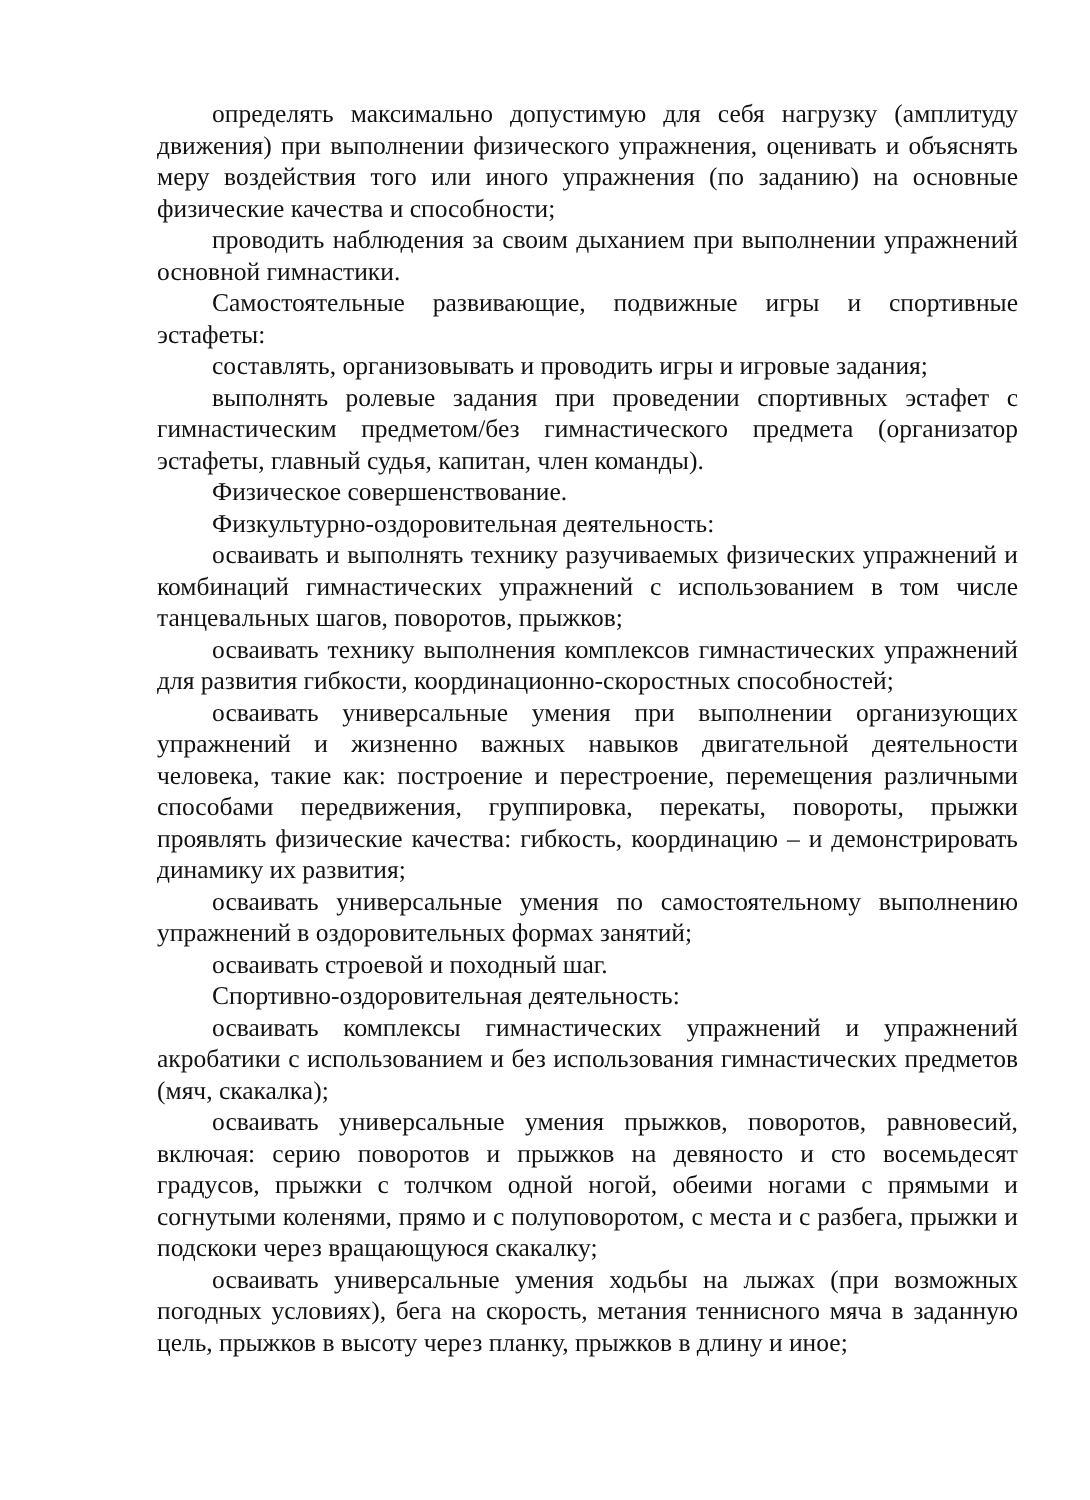определять максимально допустимую для себя нагрузку (амплитуду движения) при выполнении физического упражнения, оценивать и объяснять меру воздействия того или иного упражнения (по заданию) на основные физические качества и способности;
проводить наблюдения за своим дыханием при выполнении упражнений основной гимнастики.
Самостоятельные развивающие, подвижные игры и спортивные эстафеты:
составлять, организовывать и проводить игры и игровые задания;
выполнять ролевые задания при проведении спортивных эстафет с гимнастическим предметом/без гимнастического предмета (организатор эстафеты, главный судья, капитан, член команды).
Физическое совершенствование.
Физкультурно-оздоровительная деятельность:
осваивать и выполнять технику разучиваемых физических упражнений и комбинаций гимнастических упражнений с использованием в том числе танцевальных шагов, поворотов, прыжков;
осваивать технику выполнения комплексов гимнастических упражнений для развития гибкости, координационно-скоростных способностей;
осваивать универсальные умения при выполнении организующих упражнений и жизненно важных навыков двигательной деятельности человека, такие как: построение и перестроение, перемещения различными способами передвижения, группировка, перекаты, повороты, прыжки проявлять физические качества: гибкость, координацию – и демонстрировать динамику их развития;
осваивать универсальные умения по самостоятельному выполнению упражнений в оздоровительных формах занятий;
осваивать строевой и походный шаг.
Спортивно-оздоровительная деятельность:
осваивать комплексы гимнастических упражнений и упражнений акробатики с использованием и без использования гимнастических предметов (мяч, скакалка);
осваивать универсальные умения прыжков, поворотов, равновесий, включая: серию поворотов и прыжков на девяносто и сто восемьдесят градусов, прыжки с толчком одной ногой, обеими ногами с прямыми и согнутыми коленями, прямо и с полуповоротом, с места и с разбега, прыжки и подскоки через вращающуюся скакалку;
осваивать универсальные умения ходьбы на лыжах (при возможных погодных условиях), бега на скорость, метания теннисного мяча в заданную цель, прыжков в высоту через планку, прыжков в длину и иное;